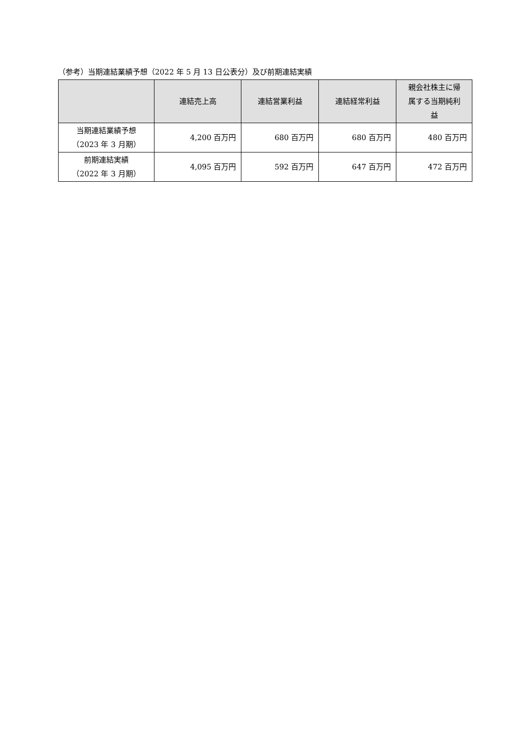（参考）当期連結業績予想（2022 年 5 月 13 日公表分）及び前期連結実績
| | 連結売上高 | 連結営業利益 | 連結経常利益 | 親会社株主に帰 属する当期純利 益 |
| --- | --- | --- | --- | --- |
| 当期連結業績予想 （2023 年 3 月期） | 4,200 百万円 | 680 百万円 | 680 百万円 | 480 百万円 |
| 前期連結実績 （2022 年 3 月期） | 4,095 百万円 | 592 百万円 | 647 百万円 | 472 百万円 |